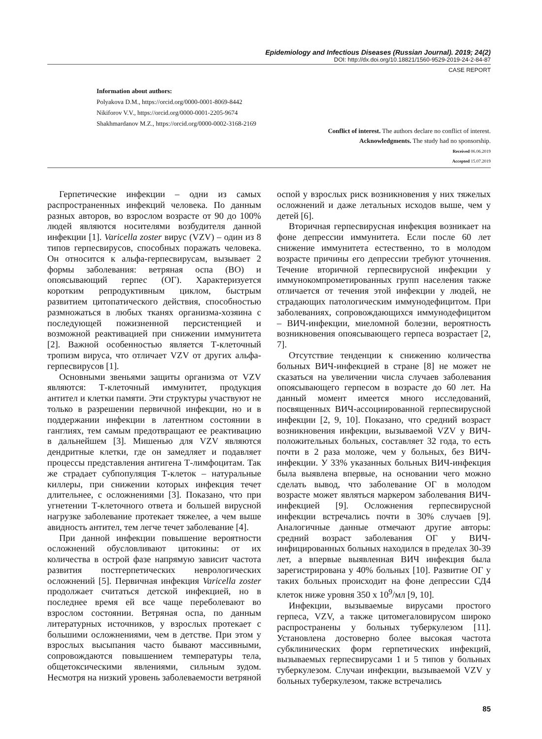Epidemiology and Infectious Diseases (Russian Journal). 2019; 24(2)
DOI: http://dx.doi.org/10.18821/1560-9529-2019-24-2-84-87
CASE REPORT
Information about authors:
Polyakova D.M., https://orcid.org/0000-0001-8069-8442
Nikiforov V.V., https://orcid.org/0000-0001-2205-9674
Shakhmardanov M.Z., https://orcid.org/0000-0002-3168-2169
Conflict of interest. The authors declare no conflict of interest.
Acknowledgments. The study had no sponsorship.
Received 06.06.2019
Accepted 15.07.2019
Герпетические инфекции – одни из самых распространенных инфекций человека. По данным разных авторов, во взрослом возрасте от 90 до 100% людей являются носителями возбудителя данной инфекции [1]. Varicella zoster вирус (VZV) – один из 8 типов герпесвирусов, способных поражать человека. Он относится к альфа-герпесвирусам, вызывает 2 формы заболевания: ветряная оспа (ВО) и опоясывающий герпес (ОГ). Характеризуется коротким репродуктивным циклом, быстрым развитием цитопатического действия, способностью размножаться в любых тканях организма-хозяина с последующей пожизненной персистенцией и возможной реактивацией при снижении иммунитета [2]. Важной особенностью является Т-клеточный тропизм вируса, что отличает VZV от других альфа-герпесвирусов [1].
Основными звеньями защиты организма от VZV являются: Т-клеточный иммунитет, продукция антител и клетки памяти. Эти структуры участвуют не только в разрешении первичной инфекции, но и в поддержании инфекции в латентном состоянии в ганглиях, тем самым предотвращают ее реактивацию в дальнейшем [3]. Мишенью для VZV являются дендритные клетки, где он замедляет и подавляет процессы представления антигена Т-лимфоцитам. Так же страдает субпопуляция Т-клеток – натуральные киллеры, при снижении которых инфекция течет длительнее, с осложнениями [3]. Показано, что при угнетении Т-клеточного ответа и большей вирусной нагрузке заболевание протекает тяжелее, а чем выше авидность антител, тем легче течет заболевание [4].
При данной инфекции повышение вероятности осложнений обусловливают цитокины: от их количества в острой фазе напрямую зависит частота развития постгерпетических неврологических осложнений [5]. Первичная инфекция Varicella zoster продолжает считаться детской инфекцией, но в последнее время ей все чаще переболевают во взрослом состоянии. Ветряная оспа, по данным литературных источников, у взрослых протекает с большими осложнениями, чем в детстве. При этом у взрослых высыпания часто бывают массивными, сопровождаются повышением температуры тела, общетоксическими явлениями, сильным зудом. Несмотря на низкий уровень заболеваемости ветряной оспой у взрослых риск возникновения у них тяжелых осложнений и даже летальных исходов выше, чем у детей [6].
Вторичная герпесвирусная инфекция возникает на фоне депрессии иммунитета. Если после 60 лет снижение иммунитета естественно, то в молодом возрасте причины его депрессии требуют уточнения. Течение вторичной герпесвирусной инфекции у иммунокомпрометированных групп населения также отличается от течения этой инфекции у людей, не страдающих патологическим иммунодефицитом. При заболеваниях, сопровождающихся иммунодефицитом – ВИЧ-инфекции, миеломной болезни, вероятность возникновения опоясывающего герпеса возрастает [2, 7].
Отсутствие тенденции к снижению количества больных ВИЧ-инфекцией в стране [8] не может не сказаться на увеличении числа случаев заболевания опоясывающего герпесом в возрасте до 60 лет. На данный момент имеется много исследований, посвященных ВИЧ-ассоциированной герпесвирусной инфекции [2, 9, 10]. Показано, что средний возраст возникновения инфекции, вызываемой VZV у ВИЧ-положительных больных, составляет 32 года, то есть почти в 2 раза моложе, чем у больных, без ВИЧ-инфекции. У 33% указанных больных ВИЧ-инфекция была выявлена впервые, на основании чего можно сделать вывод, что заболевание ОГ в молодом возрасте может являться маркером заболевания ВИЧ-инфекцией [9]. Осложнения герпесвирусной инфекции встречались почти в 30% случаев [9]. Аналогичные данные отмечают другие авторы: средний возраст заболевания ОГ у ВИЧ-инфицированных больных находился в пределах 30-39 лет, а впервые выявленная ВИЧ инфекция была зарегистрирована у 40% больных [10]. Развитие ОГ у таких больных происходит на фоне депрессии СД4 клеток ниже уровня 350 х 10<sup>9</sup>/мл [9, 10].
Инфекции, вызываемые вирусами простого герпеса, VZV, а также цитомегаловирусом широко распространены у больных туберкулезом [11]. Установлена достоверно более высокая частота субклинических форм герпетических инфекций, вызываемых герпесвирусами 1 и 5 типов у больных туберкулезом. Случаи инфекции, вызываемой VZV у больных туберкулезом, также встречались
85